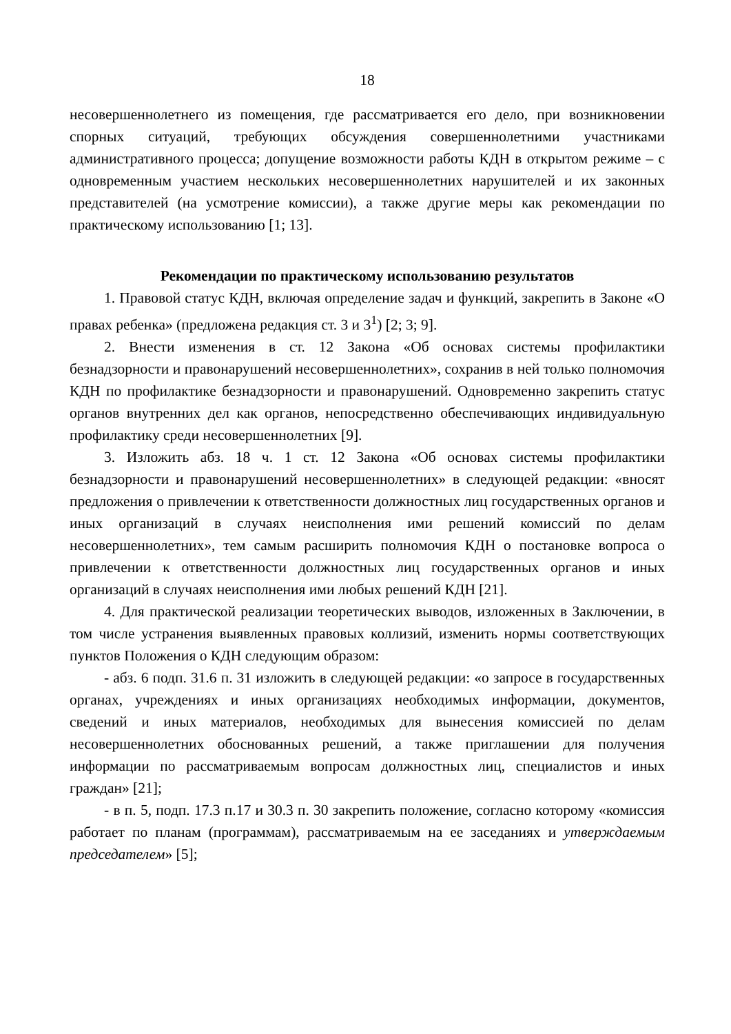18
несовершеннолетнего из помещения, где рассматривается его дело, при возникновении спорных ситуаций, требующих обсуждения совершеннолетними участниками административного процесса; допущение возможности работы КДН в открытом режиме – с одновременным участием нескольких несовершеннолетних нарушителей и их законных представителей (на усмотрение комиссии), а также другие меры как рекомендации по практическому использованию [1; 13].
Рекомендации по практическому использованию результатов
1. Правовой статус КДН, включая определение задач и функций, закрепить в Законе «О правах ребенка» (предложена редакция ст. 3 и 3<sup>1</sup>) [2; 3; 9].
2. Внести изменения в ст. 12 Закона «Об основах системы профилактики безнадзорности и правонарушений несовершеннолетних», сохранив в ней только полномочия КДН по профилактике безнадзорности и правонарушений. Одновременно закрепить статус органов внутренних дел как органов, непосредственно обеспечивающих индивидуальную профилактику среди несовершеннолетних [9].
3. Изложить абз. 18 ч. 1 ст. 12 Закона «Об основах системы профилактики безнадзорности и правонарушений несовершеннолетних» в следующей редакции: «вносят предложения о привлечении к ответственности должностных лиц государственных органов и иных организаций в случаях неисполнения ими решений комиссий по делам несовершеннолетних», тем самым расширить полномочия КДН о постановке вопроса о привлечении к ответственности должностных лиц государственных органов и иных организаций в случаях неисполнения ими любых решений КДН [21].
4. Для практической реализации теоретических выводов, изложенных в Заключении, в том числе устранения выявленных правовых коллизий, изменить нормы соответствующих пунктов Положения о КДН следующим образом:
- абз. 6 подп. 31.6 п. 31 изложить в следующей редакции: «о запросе в государственных органах, учреждениях и иных организациях необходимых информации, документов, сведений и иных материалов, необходимых для вынесения комиссией по делам несовершеннолетних обоснованных решений, а также приглашении для получения информации по рассматриваемым вопросам должностных лиц, специалистов и иных граждан» [21];
- в п. 5, подп. 17.3 п.17 и 30.3 п. 30 закрепить положение, согласно которому «комиссия работает по планам (программам), рассматриваемым на ее заседаниях и утверждаемым председателем» [5];